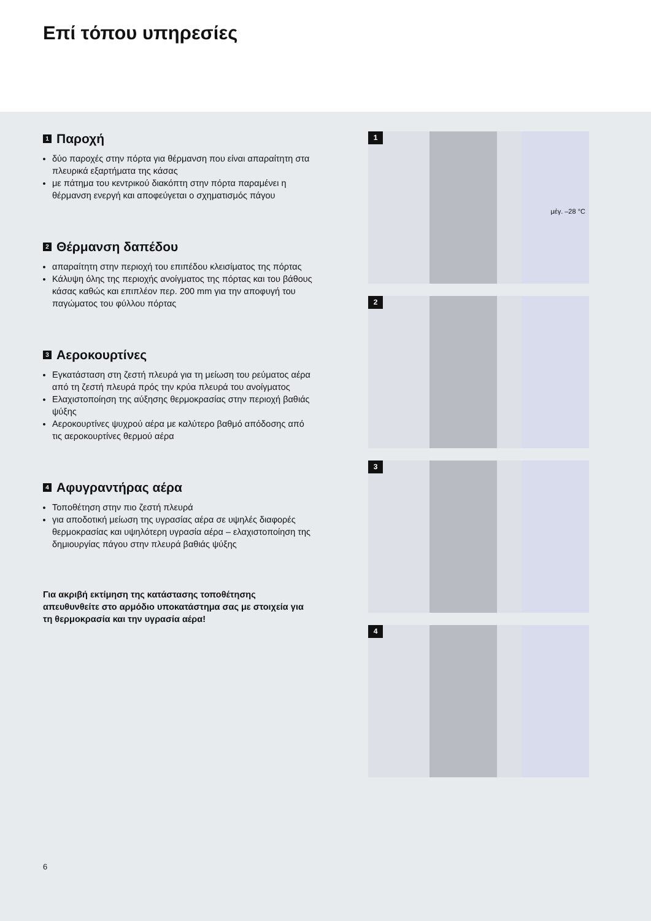Επί τόπου υπηρεσίες
1 Παροχή
δύο παροχές στην πόρτα για θέρμανση που είναι απαραίτητη στα πλευρικά εξαρτήματα της κάσας
με πάτημα του κεντρικού διακόπτη στην πόρτα παραμένει η θέρμανση ενεργή και αποφεύγεται ο σχηματισμός πάγου
2 Θέρμανση δαπέδου
απαραίτητη στην περιοχή του επιπέδου κλεισίματος της πόρτας
Κάλυψη όλης της περιοχής ανοίγματος της πόρτας και του βάθους κάσας καθώς και επιπλέον περ. 200 mm για την αποφυγή του παγώματος του φύλλου πόρτας
3 Αεροκουρτίνες
Εγκατάσταση στη ζεστή πλευρά για τη μείωση του ρεύματος αέρα από τη ζεστή πλευρά πρός την κρύα πλευρά του ανοίγματος
Ελαχιστοποίηση της αύξησης θερμοκρασίας στην περιοχή βαθιάς ψύξης
Αεροκουρτίνες ψυχρού αέρα με καλύτερο βαθμό απόδοσης από τις αεροκουρτίνες θερμού αέρα
4 Αφυγραντήρας αέρα
Τοποθέτηση στην πιο ζεστή πλευρά
για αποδοτική μείωση της υγρασίας αέρα σε υψηλές διαφορές θερμοκρασίας και υψηλότερη υγρασία αέρα – ελαχιστοποίηση της δημιουργίας πάγου στην πλευρά βαθιάς ψύξης
Για ακριβή εκτίμηση της κατάστασης τοποθέτησης απευθυνθείτε στο αρμόδιο υποκατάστημα σας με στοιχεία για τη θερμοκρασία και την υγρασία αέρα!
1
μέγ. –28 °C
2
3
4
6